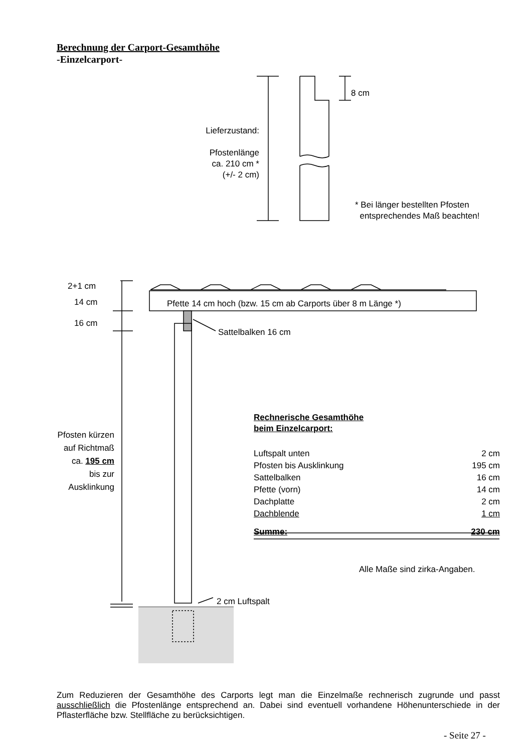Berechnung der Carport-Gesamthöhe
-Einzelcarport-
Lieferzustand:
Pfostenlänge
ca. 210 cm *
(+/- 2 cm)
8 cm
* Bei länger bestellten Pfosten
entsprechendes Maß beachten!
2+1 cm
14 cm
16 cm
Pfette 14 cm hoch (bzw. 15 cm ab Carports über 8 m Länge *)
Sattelbalken 16 cm
Pfosten kürzen
auf Richtmaß
ca. 195 cm
bis zur
Ausklinkung
Rechnerische Gesamthöhe
beim Einzelcarport:
| Luftspalt unten | 2 cm |
| Pfosten bis Ausklinkung | 195 cm |
| Sattelbalken | 16 cm |
| Pfette (vorn) | 14 cm |
| Dachplatte | 2 cm |
| Dachblende | 1 cm |
| Summe: | 230 cm |
Alle Maße sind zirka-Angaben.
2 cm Luftspalt
Zum Reduzieren der Gesamthöhe des Carports legt man die Einzelmaße rechnerisch zugrunde und passt ausschließlich die Pfostenlänge entsprechend an. Dabei sind eventuell vorhandene Höhenunterschiede in der Pflasterfläche bzw. Stellfläche zu berücksichtigen.
- Seite 27 -